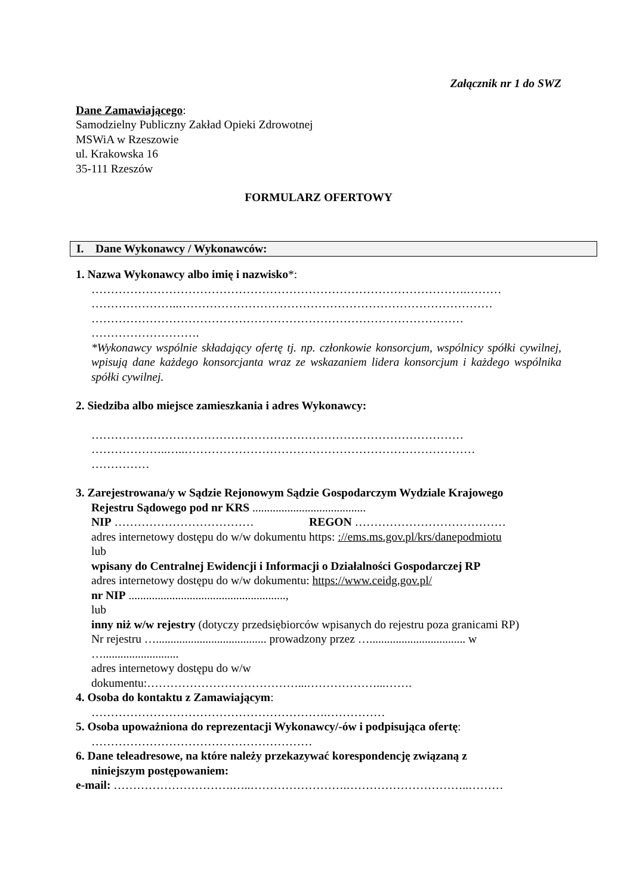Załącznik nr 1 do SWZ
Dane Zamawiającego:
Samodzielny Publiczny Zakład Opieki Zdrowotnej
MSWiA w Rzeszowie
ul. Krakowska 16
35-111 Rzeszów
FORMULARZ OFERTOWY
I. Dane Wykonawcy / Wykonawców:
1. Nazwa Wykonawcy albo imię i nazwisko*:
…………………………………………………………………………………….………
…………………..………………………………………………………………………
……………………………………………………………………………………
……………………….
*Wykonawcy wspólnie składający ofertę tj. np. członkowie konsorcjum, wspólnicy spółki cywilnej, wpisują dane każdego konsorcjanta wraz ze wskazaniem lidera konsorcjum i każdego wspólnika spółki cywilnej.
2. Siedziba albo miejsce zamieszkania i adres Wykonawcy:
……………………………………………………………………………………
………………..…..…………………………………………………………………
……………
3. Zarejestrowana/y w Sądzie Rejonowym Sądzie Gospodarczym Wydziale Krajowego
Rejestru Sądowego pod nr KRS .......................................
NIP ……………………………… REGON …………………………………
adres internetowy dostępu do w/w dokumentu https: ://ems.ms.gov.pl/krs/danepodmiotu
lub
wpisany do Centralnej Ewidencji i Informacji o Działalności Gospodarczej RP
adres internetowy dostępu do w/w dokumentu: https://www.ceidg.gov.pl/
nr NIP ......................................................,
lub
inny niż w/w rejestry (dotyczy przedsiębiorców wpisanych do rejestru poza granicami RP)
Nr rejestru …...................................... prowadzony przez …................................. w
…..........................
adres internetowy dostępu do w/w
dokumentu:…………………………………...………………...…….
4. Osoba do kontaktu z Zamawiającym:
…………………………………………………….……………
5. Osoba upoważniona do reprezentacji Wykonawcy/-ów i podpisująca ofertę:
…………………………………………………
6. Dane teleadresowe, na które należy przekazywać korespondencję związaną z
niniejszym postępowaniem:
e-mail: ………………………….…..…………………….…………………………..………